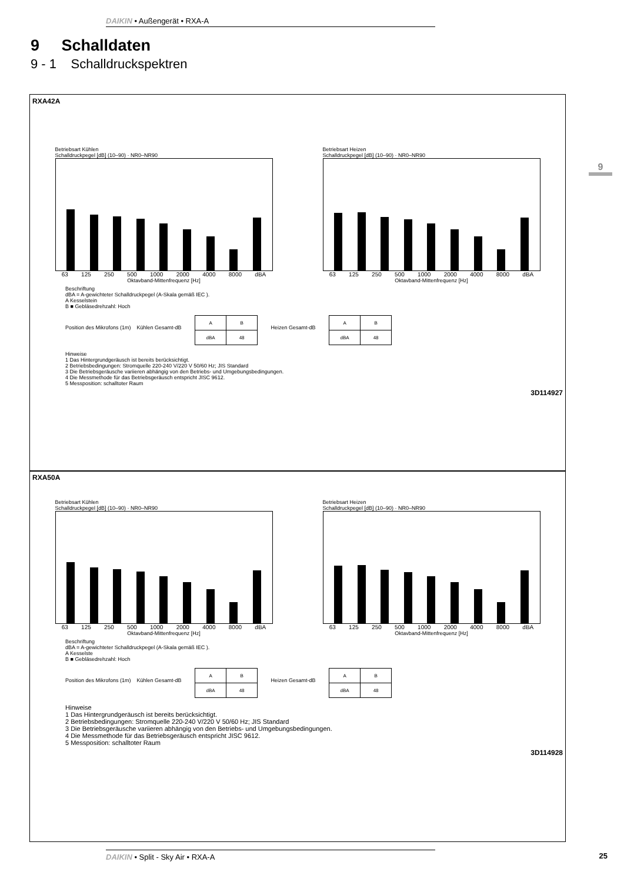DAIKIN • Außengerät • RXA-A
9 Schalldaten
9 - 1 Schalldruckspektren
9
RXA42A
Betriebsart Kühlen
Schalldruckpegel [dB] (10–90) · NR0–NR90
63 125 250 500 1000 2000 4000 8000 dBA
Oktavband-Mittenfrequenz [Hz]
Betriebsart Heizen
Schalldruckpegel [dB] (10–90) · NR0–NR90
63 125 250 500 1000 2000 4000 8000 dBA
Oktavband-Mittenfrequenz [Hz]
Beschriftung
dBA = A-gewichteter Schalldruckpegel (A-Skala gemäß IEC ).
A Kesselstein
B ■ Gebläsedrehzahl: Hoch
Position des Mikrofons (1m) Kühlen Gesamt-dB
| A | B |
| dBA | 48 |
Heizen Gesamt-dB
| A | B |
| dBA | 48 |
Hinweise
1 Das Hintergrundgeräusch ist bereits berücksichtigt.
2 Betriebsbedingungen: Stromquelle 220-240 V/220 V 50/60 Hz; JIS Standard
3 Die Betriebsgeräusche variieren abhängig von den Betriebs- und Umgebungsbedingungen.
4 Die Messmethode für das Betriebsgeräusch entspricht JISC 9612.
5 Messposition: schalltoter Raum
3D114927
RXA50A
Betriebsart Kühlen
Schalldruckpegel [dB] (10–90) · NR0–NR90
63 125 250 500 1000 2000 4000 8000 dBA
Oktavband-Mittenfrequenz [Hz]
Betriebsart Heizen
Schalldruckpegel [dB] (10–90) · NR0–NR90
63 125 250 500 1000 2000 4000 8000 dBA
Oktavband-Mittenfrequenz [Hz]
Beschriftung
dBA = A-gewichteter Schalldruckpegel (A-Skala gemäß IEC ).
A Kesselste
B ■ Gebläsedrehzahl: Hoch
Position des Mikrofons (1m) Kühlen Gesamt-dB
| A | B |
| dBA | 48 |
Heizen Gesamt-dB
| A | B |
| dBA | 48 |
Hinweise
1 Das Hintergrundgeräusch ist bereits berücksichtigt.
2 Betriebsbedingungen: Stromquelle 220-240 V/220 V 50/60 Hz; JIS Standard
3 Die Betriebsgeräusche variieren abhängig von den Betriebs- und Umgebungsbedingungen.
4 Die Messmethode für das Betriebsgeräusch entspricht JISC 9612.
5 Messposition: schalltoter Raum
3D114928
DAIKIN • Split - Sky Air • RXA-A 25